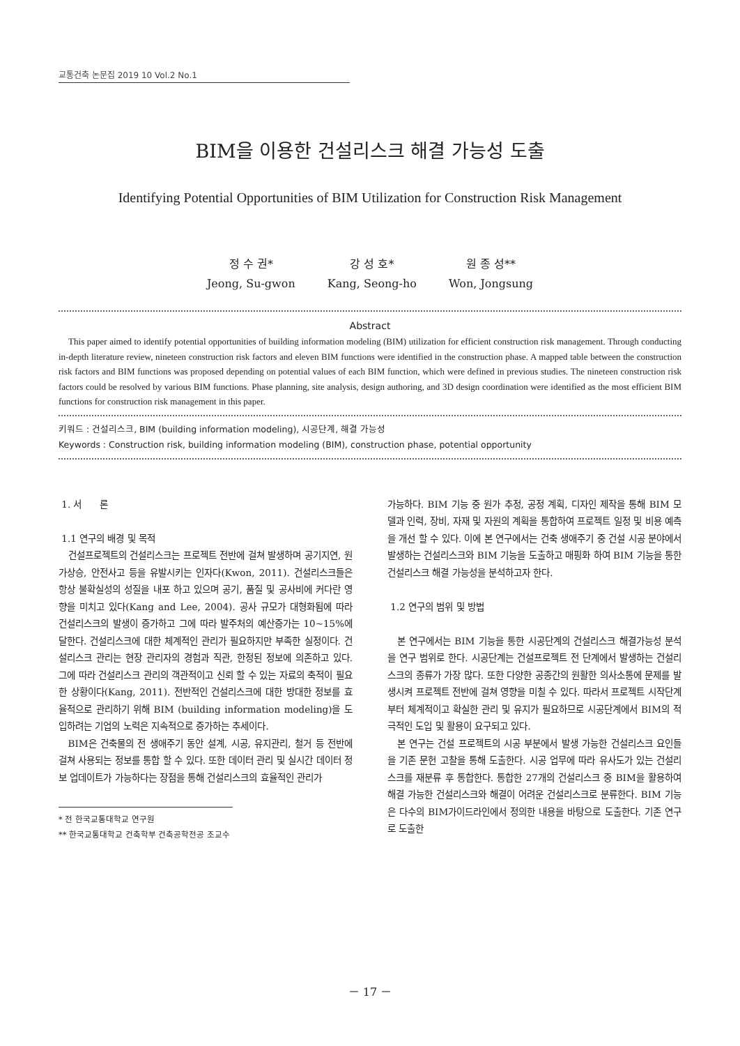교통건축 논문집 2019 10 Vol.2 No.1
BIM을 이용한 건설리스크 해결 가능성 도출
Identifying Potential Opportunities of BIM Utilization for Construction Risk Management
정 수 권*
Jeong, Su-gwon
강 성 호*
Kang, Seong-ho
원 종 성**
Won, Jongsung
Abstract
This paper aimed to identify potential opportunities of building information modeling (BIM) utilization for efficient construction risk management. Through conducting in-depth literature review, nineteen construction risk factors and eleven BIM functions were identified in the construction phase. A mapped table between the construction risk factors and BIM functions was proposed depending on potential values of each BIM function, which were defined in previous studies. The nineteen construction risk factors could be resolved by various BIM functions. Phase planning, site analysis, design authoring, and 3D design coordination were identified as the most efficient BIM functions for construction risk management in this paper.
키워드 : 건설리스크, BIM (building information modeling), 시공단계, 해결 가능성
Keywords : Construction risk, building information modeling (BIM), construction phase, potential opportunity
1. 서 론
1.1 연구의 배경 및 목적
건설프로젝트의 건설리스크는 프로젝트 전반에 걸쳐 발생하며 공기지연, 원가상승, 안전사고 등을 유발시키는 인자다(Kwon, 2011). 건설리스크들은 항상 불확실성의 성질을 내포 하고 있으며 공기, 품질 및 공사비에 커다란 영향을 미치고 있다(Kang and Lee, 2004). 공사 규모가 대형화됨에 따라 건설리스크의 발생이 증가하고 그에 따라 발주처의 예산증가는 10~15%에 달한다. 건설리스크에 대한 체계적인 관리가 필요하지만 부족한 실정이다. 건설리스크 관리는 현장 관리자의 경험과 직관, 한정된 정보에 의존하고 있다. 그에 따라 건설리스크 관리의 객관적이고 신뢰 할 수 있는 자료의 축적이 필요한 상황이다(Kang, 2011). 전반적인 건설리스크에 대한 방대한 정보를 효율적으로 관리하기 위해 BIM (building information modeling)을 도입하려는 기업의 노력은 지속적으로 증가하는 추세이다.
BIM은 건축물의 전 생애주기 동안 설계, 시공, 유지관리, 철거 등 전반에 걸쳐 사용되는 정보를 통합 할 수 있다. 또한 데이터 관리 및 실시간 데이터 정보 업데이트가 가능하다는 장점을 통해 건설리스크의 효율적인 관리가
* 전 한국교통대학교 연구원
** 한국교통대학교 건축학부 건축공학전공 조교수
가능하다. BIM 기능 중 원가 추정, 공정 계획, 디자인 제작을 통해 BIM 모델과 인력, 장비, 자재 및 자원의 계획을 통합하여 프로젝트 일정 및 비용 예측을 개선 할 수 있다. 이에 본 연구에서는 건축 생애주기 중 건설 시공 분야에서 발생하는 건설리스크와 BIM 기능을 도출하고 매핑화 하여 BIM 기능을 통한 건설리스크 해결 가능성을 분석하고자 한다.
1.2 연구의 범위 및 방법
본 연구에서는 BIM 기능을 통한 시공단계의 건설리스크 해결가능성 분석을 연구 범위로 한다. 시공단계는 건설프로젝트 전 단계에서 발생하는 건설리스크의 종류가 가장 많다. 또한 다양한 공종간의 원활한 의사소통에 문제를 발생시켜 프로젝트 전반에 걸쳐 영향을 미칠 수 있다. 따라서 프로젝트 시작단계부터 체계적이고 확실한 관리 및 유지가 필요하므로 시공단계에서 BIM의 적극적인 도입 및 활용이 요구되고 있다.
본 연구는 건설 프로젝트의 시공 부분에서 발생 가능한 건설리스크 요인들을 기존 문헌 고찰을 통해 도출한다. 시공 업무에 따라 유사도가 있는 건설리스크를 재분류 후 통합한다. 통합한 27개의 건설리스크 중 BIM을 활용하여 해결 가능한 건설리스크와 해결이 어려운 건설리스크로 분류한다. BIM 기능은 다수의 BIM가이드라인에서 정의한 내용을 바탕으로 도출한다. 기존 연구로 도출한
－ 17 －